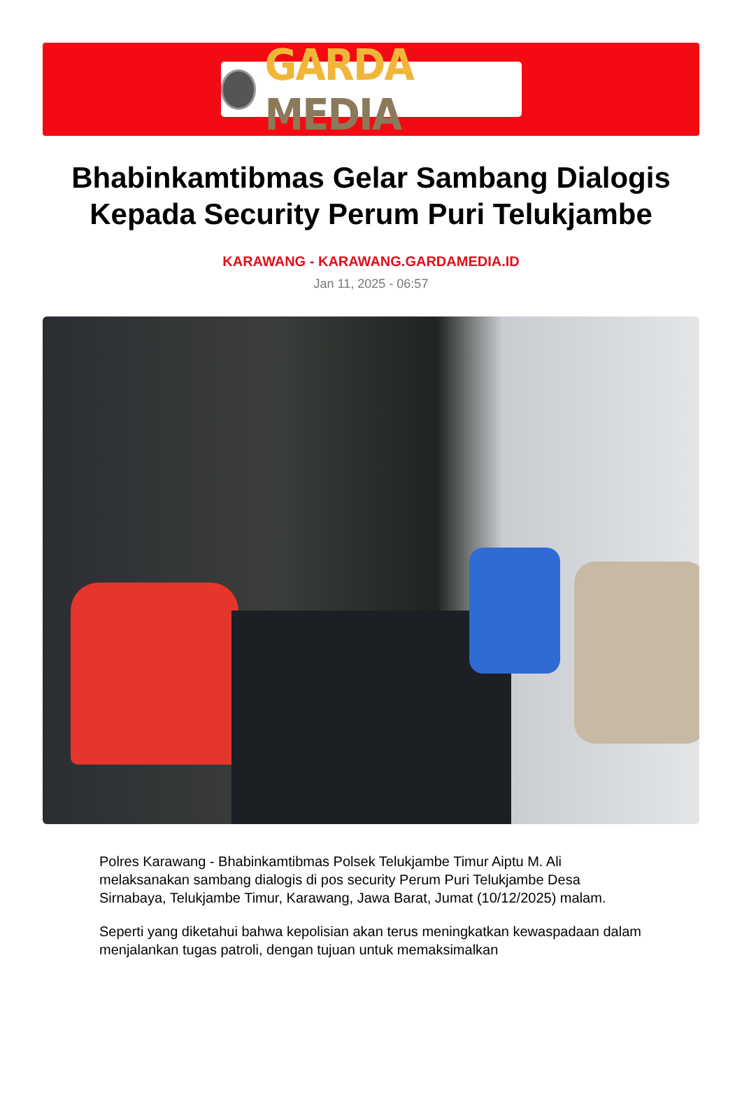GARDA MEDIA
Bhabinkamtibmas Gelar Sambang Dialogis Kepada Security Perum Puri Telukjambe
KARAWANG - KARAWANG.GARDAMEDIA.ID
Jan 11, 2025 - 06:57
Polres Karawang - Bhabinkamtibmas Polsek Telukjambe Timur Aiptu M. Ali melaksanakan sambang dialogis di pos security Perum Puri Telukjambe Desa Sirnabaya, Telukjambe Timur, Karawang, Jawa Barat, Jumat (10/12/2025) malam.
Seperti yang diketahui bahwa kepolisian akan terus meningkatkan kewaspadaan dalam menjalankan tugas patroli, dengan tujuan untuk memaksimalkan